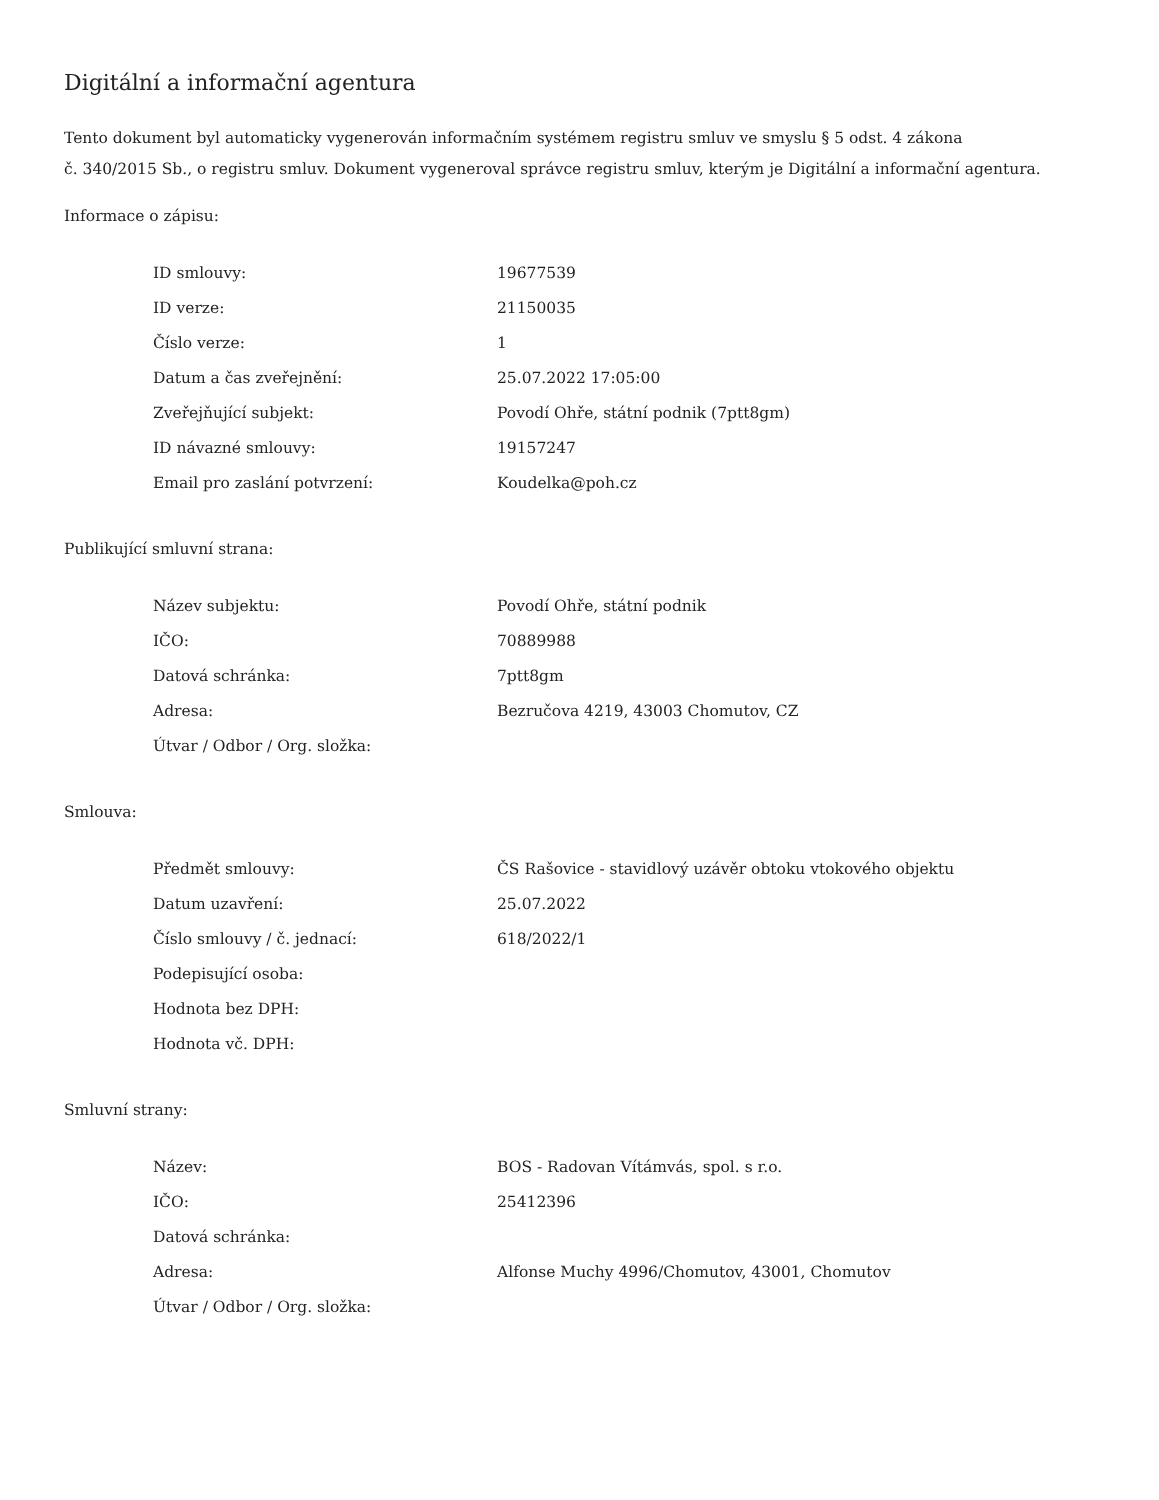Digitální a informační agentura
Tento dokument byl automaticky vygenerován informačním systémem registru smluv ve smyslu § 5 odst. 4 zákona
č. 340/2015 Sb., o registru smluv. Dokument vygeneroval správce registru smluv, kterým je Digitální a informační agentura.
Informace o zápisu:
| ID smlouvy: | 19677539 |
| ID verze: | 21150035 |
| Číslo verze: | 1 |
| Datum a čas zveřejnění: | 25.07.2022 17:05:00 |
| Zveřejňující subjekt: | Povodí Ohře, státní podnik (7ptt8gm) |
| ID návazné smlouvy: | 19157247 |
| Email pro zaslání potvrzení: | Koudelka@poh.cz |
Publikující smluvní strana:
| Název subjektu: | Povodí Ohře, státní podnik |
| IČO: | 70889988 |
| Datová schránka: | 7ptt8gm |
| Adresa: | Bezručova 4219, 43003 Chomutov, CZ |
| Útvar / Odbor / Org. složka: | |
Smlouva:
| Předmět smlouvy: | ČS Rašovice - stavidlový uzávěr obtoku vtokového objektu |
| Datum uzavření: | 25.07.2022 |
| Číslo smlouvy / č. jednací: | 618/2022/1 |
| Podepisující osoba: | |
| Hodnota bez DPH: | |
| Hodnota vč. DPH: | |
Smluvní strany:
| Název: | BOS - Radovan Vítámvás, spol. s r.o. |
| IČO: | 25412396 |
| Datová schránka: | |
| Adresa: | Alfonse Muchy 4996/Chomutov, 43001, Chomutov |
| Útvar / Odbor / Org. složka: | |